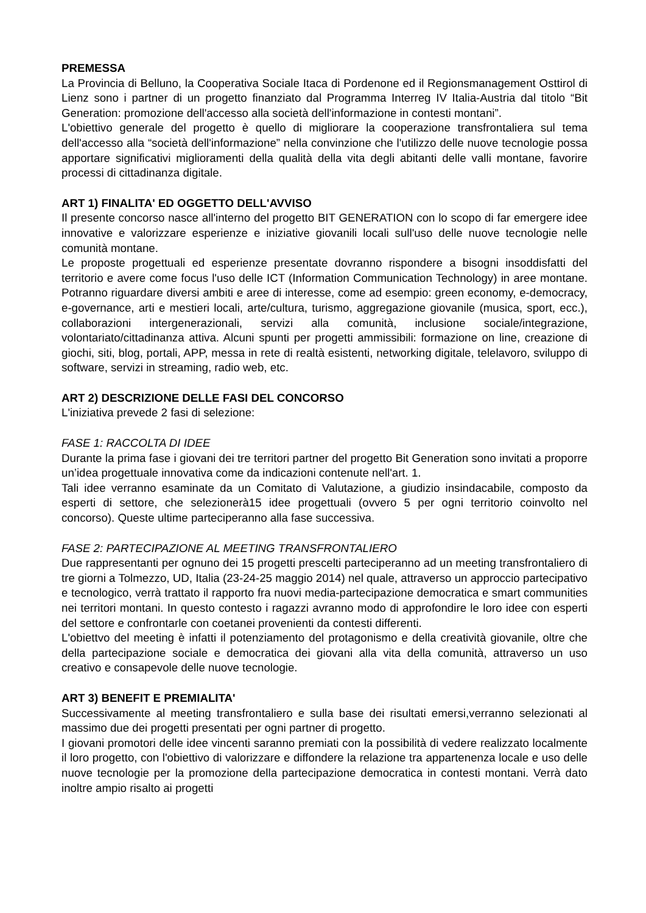PREMESSA
La Provincia di Belluno, la Cooperativa Sociale Itaca di Pordenone ed il Regionsmanagement Osttirol di Lienz sono i partner di un progetto finanziato dal Programma Interreg IV Italia-Austria dal titolo “Bit Generation: promozione dell'accesso alla società dell'informazione in contesti montani”.
L'obiettivo generale del progetto è quello di migliorare la cooperazione transfrontaliera sul tema dell'accesso alla “società dell'informazione” nella convinzione che l'utilizzo delle nuove tecnologie possa apportare significativi miglioramenti della qualità della vita degli abitanti delle valli montane, favorire processi di cittadinanza digitale.
ART 1) FINALITA' ED OGGETTO DELL'AVVISO
Il presente concorso nasce all'interno del progetto BIT GENERATION con lo scopo di far emergere idee innovative e valorizzare esperienze e iniziative giovanili locali sull'uso delle nuove tecnologie nelle comunità montane.
Le proposte progettuali ed esperienze presentate dovranno rispondere a bisogni insoddisfatti del territorio e avere come focus l'uso delle ICT (Information Communication Technology) in aree montane. Potranno riguardare diversi ambiti e aree di interesse, come ad esempio: green economy, e-democracy, e-governance, arti e mestieri locali, arte/cultura, turismo, aggregazione giovanile (musica, sport, ecc.), collaborazioni intergenerazionali, servizi alla comunità, inclusione sociale/integrazione, volontariato/cittadinanza attiva. Alcuni spunti per progetti ammissibili: formazione on line, creazione di giochi, siti, blog, portali, APP, messa in rete di realtà esistenti, networking digitale, telelavoro, sviluppo di software, servizi in streaming, radio web, etc.
ART 2) DESCRIZIONE DELLE FASI DEL CONCORSO
L'iniziativa prevede 2 fasi di selezione:
FASE 1: RACCOLTA DI IDEE
Durante la prima fase i giovani dei tre territori partner del progetto Bit Generation sono invitati a proporre un’idea progettuale innovativa come da indicazioni contenute nell'art. 1.
Tali idee verranno esaminate da un Comitato di Valutazione, a giudizio insindacabile, composto da esperti di settore, che selezionerà15 idee progettuali (ovvero 5 per ogni territorio coinvolto nel concorso). Queste ultime parteciperanno alla fase successiva.
FASE 2: PARTECIPAZIONE AL MEETING TRANSFRONTALIERO
Due rappresentanti per ognuno dei 15 progetti prescelti parteciperanno ad un meeting transfrontaliero di tre giorni a Tolmezzo, UD, Italia (23-24-25 maggio 2014) nel quale, attraverso un approccio partecipativo e tecnologico, verrà trattato il rapporto fra nuovi media-partecipazione democratica e smart communities nei territori montani. In questo contesto i ragazzi avranno modo di approfondire le loro idee con esperti del settore e confrontarle con coetanei provenienti da contesti differenti.
L'obiettvo del meeting è infatti il potenziamento del protagonismo e della creatività giovanile, oltre che della partecipazione sociale e democratica dei giovani alla vita della comunità, attraverso un uso creativo e consapevole delle nuove tecnologie.
ART 3) BENEFIT E PREMIALITA'
Successivamente al meeting transfrontaliero e sulla base dei risultati emersi,verranno selezionati al massimo due dei progetti presentati per ogni partner di progetto.
I giovani promotori delle idee vincenti saranno premiati con la possibilità di vedere realizzato localmente il loro progetto, con l'obiettivo di valorizzare e diffondere la relazione tra appartenenza locale e uso delle nuove tecnologie per la promozione della partecipazione democratica in contesti montani. Verrà dato inoltre ampio risalto ai progetti